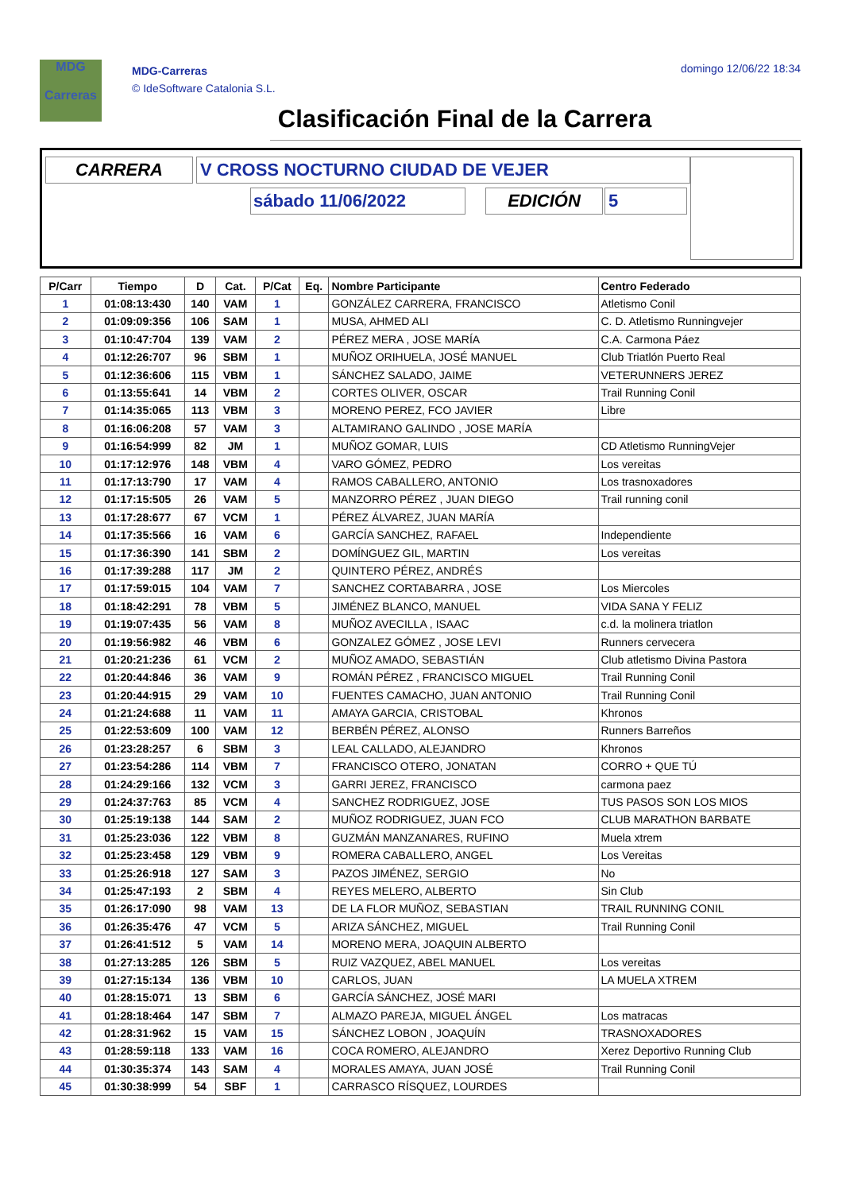MDG
Carreras
MDG-Carreras
© IdeSoftware Catalonia S.L.
domingo 12/06/22 18:34
Clasificación Final de la Carrera
CARRERA V CROSS NOCTURNO CIUDAD DE VEJER
sábado 11/06/2022 EDICIÓN 5
| P/Carr | Tiempo | D | Cat. | P/Cat | Eq. | Nombre Participante | Centro Federado |
| --- | --- | --- | --- | --- | --- | --- | --- |
| 1 | 01:08:13:430 | 140 | VAM | 1 | | GONZÁLEZ CARRERA, FRANCISCO | Atletismo Conil |
| 2 | 01:09:09:356 | 106 | SAM | 1 | | MUSA, AHMED ALI | C. D. Atletismo Runningvejer |
| 3 | 01:10:47:704 | 139 | VAM | 2 | | PÉREZ MERA , JOSE MARÍA | C.A. Carmona Páez |
| 4 | 01:12:26:707 | 96 | SBM | 1 | | MUÑOZ ORIHUELA, JOSÉ MANUEL | Club Triatlón Puerto Real |
| 5 | 01:12:36:606 | 115 | VBM | 1 | | SÁNCHEZ SALADO, JAIME | VETERUNNERS JEREZ |
| 6 | 01:13:55:641 | 14 | VBM | 2 | | CORTES OLIVER, OSCAR | Trail Running Conil |
| 7 | 01:14:35:065 | 113 | VBM | 3 | | MORENO PEREZ, FCO JAVIER | Libre |
| 8 | 01:16:06:208 | 57 | VAM | 3 | | ALTAMIRANO GALINDO , JOSE MARÍA | |
| 9 | 01:16:54:999 | 82 | JM | 1 | | MUÑOZ GOMAR, LUIS | CD Atletismo RunningVejer |
| 10 | 01:17:12:976 | 148 | VBM | 4 | | VARO GÓMEZ, PEDRO | Los vereitas |
| 11 | 01:17:13:790 | 17 | VAM | 4 | | RAMOS CABALLERO, ANTONIO | Los trasnoxadores |
| 12 | 01:17:15:505 | 26 | VAM | 5 | | MANZORRO PÉREZ , JUAN DIEGO | Trail running conil |
| 13 | 01:17:28:677 | 67 | VCM | 1 | | PÉREZ ÁLVAREZ, JUAN MARÍA | |
| 14 | 01:17:35:566 | 16 | VAM | 6 | | GARCÍA SANCHEZ, RAFAEL | Independiente |
| 15 | 01:17:36:390 | 141 | SBM | 2 | | DOMÍNGUEZ GIL, MARTIN | Los vereitas |
| 16 | 01:17:39:288 | 117 | JM | 2 | | QUINTERO PÉREZ, ANDRÉS | |
| 17 | 01:17:59:015 | 104 | VAM | 7 | | SANCHEZ CORTABARRA , JOSE | Los Miercoles |
| 18 | 01:18:42:291 | 78 | VBM | 5 | | JIMÉNEZ BLANCO, MANUEL | VIDA SANA Y FELIZ |
| 19 | 01:19:07:435 | 56 | VAM | 8 | | MUÑOZ AVECILLA , ISAAC | c.d. la molinera triatlon |
| 20 | 01:19:56:982 | 46 | VBM | 6 | | GONZALEZ GÓMEZ , JOSE LEVI | Runners cervecera |
| 21 | 01:20:21:236 | 61 | VCM | 2 | | MUÑOZ AMADO, SEBASTIÁN | Club atletismo Divina Pastora |
| 22 | 01:20:44:846 | 36 | VAM | 9 | | ROMÁN PÉREZ , FRANCISCO MIGUEL | Trail Running Conil |
| 23 | 01:20:44:915 | 29 | VAM | 10 | | FUENTES CAMACHO, JUAN ANTONIO | Trail Running Conil |
| 24 | 01:21:24:688 | 11 | VAM | 11 | | AMAYA GARCIA, CRISTOBAL | Khronos |
| 25 | 01:22:53:609 | 100 | VAM | 12 | | BERBÉN PÉREZ, ALONSO | Runners Barreños |
| 26 | 01:23:28:257 | 6 | SBM | 3 | | LEAL CALLADO, ALEJANDRO | Khronos |
| 27 | 01:23:54:286 | 114 | VBM | 7 | | FRANCISCO OTERO, JONATAN | CORRO + QUE TÚ |
| 28 | 01:24:29:166 | 132 | VCM | 3 | | GARRI JEREZ, FRANCISCO | carmona paez |
| 29 | 01:24:37:763 | 85 | VCM | 4 | | SANCHEZ RODRIGUEZ, JOSE | TUS PASOS SON LOS MIOS |
| 30 | 01:25:19:138 | 144 | SAM | 2 | | MUÑOZ RODRIGUEZ, JUAN FCO | CLUB MARATHON BARBATE |
| 31 | 01:25:23:036 | 122 | VBM | 8 | | GUZMÁN MANZANARES, RUFINO | Muela xtrem |
| 32 | 01:25:23:458 | 129 | VBM | 9 | | ROMERA CABALLERO, ANGEL | Los Vereitas |
| 33 | 01:25:26:918 | 127 | SAM | 3 | | PAZOS JIMÉNEZ, SERGIO | No |
| 34 | 01:25:47:193 | 2 | SBM | 4 | | REYES MELERO, ALBERTO | Sin Club |
| 35 | 01:26:17:090 | 98 | VAM | 13 | | DE LA FLOR MUÑOZ, SEBASTIAN | TRAIL RUNNING CONIL |
| 36 | 01:26:35:476 | 47 | VCM | 5 | | ARIZA SÁNCHEZ, MIGUEL | Trail Running Conil |
| 37 | 01:26:41:512 | 5 | VAM | 14 | | MORENO MERA, JOAQUIN ALBERTO | |
| 38 | 01:27:13:285 | 126 | SBM | 5 | | RUIZ VAZQUEZ, ABEL MANUEL | Los vereitas |
| 39 | 01:27:15:134 | 136 | VBM | 10 | | CARLOS, JUAN | LA MUELA XTREM |
| 40 | 01:28:15:071 | 13 | SBM | 6 | | GARCÍA SÁNCHEZ, JOSÉ MARI | |
| 41 | 01:28:18:464 | 147 | SBM | 7 | | ALMAZO PAREJA, MIGUEL ÁNGEL | Los matracas |
| 42 | 01:28:31:962 | 15 | VAM | 15 | | SÁNCHEZ LOBON , JOAQUÍN | TRASNOXADORES |
| 43 | 01:28:59:118 | 133 | VAM | 16 | | COCA ROMERO, ALEJANDRO | Xerez Deportivo Running Club |
| 44 | 01:30:35:374 | 143 | SAM | 4 | | MORALES AMAYA, JUAN JOSÉ | Trail Running Conil |
| 45 | 01:30:38:999 | 54 | SBF | 1 | | CARRASCO RÍSQUEZ, LOURDES | |